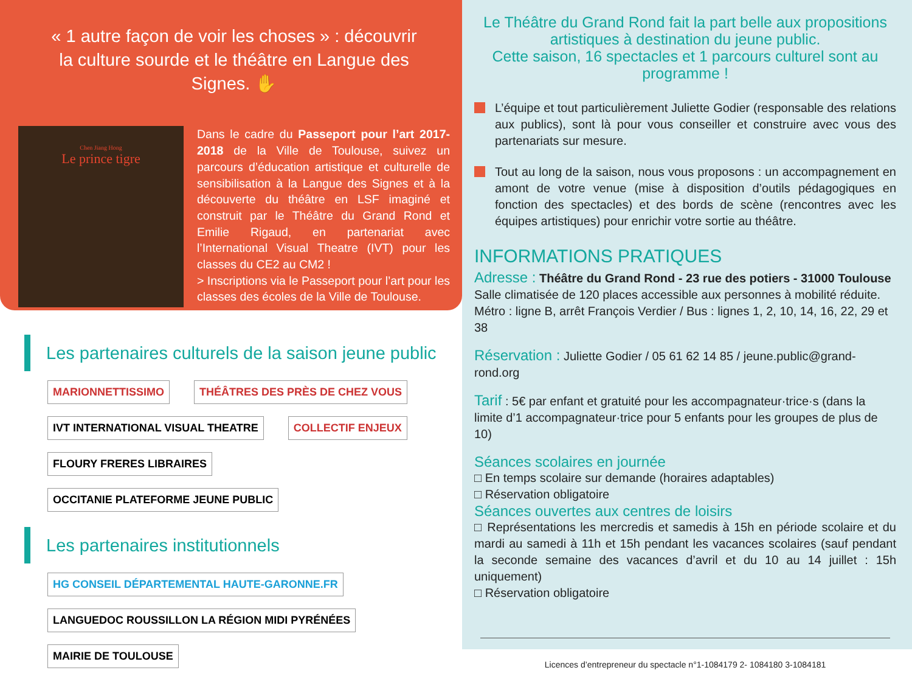« 1 autre façon de voir les choses » : découvrir la culture sourde et le théâtre en Langue des Signes. ✋
Chen Jiang Hong
Le prince tigre
Dans le cadre du Passeport pour l’art 2017-2018 de la Ville de Toulouse, suivez un parcours d’éducation artistique et culturelle de sensibilisation à la Langue des Signes et à la découverte du théâtre en LSF imaginé et construit par le Théâtre du Grand Rond et Emilie Rigaud, en partenariat avec l’International Visual Theatre (IVT) pour les classes du CE2 au CM2 !
> Inscriptions via le Passeport pour l’art pour les classes des écoles de la Ville de Toulouse.
Les partenaires culturels de la saison jeune public
MARIONNETTISSIMO THÉÂTRES DES PRÈS DE CHEZ VOUS IVT INTERNATIONAL VISUAL THEATRE COLLECTIF ENJEUX FLOURY FRERES LIBRAIRES OCCITANIE PLATEFORME JEUNE PUBLIC
Les partenaires institutionnels
HG CONSEIL DÉPARTEMENTAL HAUTE-GARONNE.FR LANGUEDOC ROUSSILLON LA RÉGION MIDI PYRÉNÉES MAIRIE DE TOULOUSE
Le Théâtre du Grand Rond fait la part belle aux propositions artistiques à destination du jeune public.
Cette saison, 16 spectacles et 1 parcours culturel sont au programme !
L’équipe et tout particulièrement Juliette Godier (responsable des relations aux publics), sont là pour vous conseiller et construire avec vous des partenariats sur mesure.
Tout au long de la saison, nous vous proposons : un accompagnement en amont de votre venue (mise à disposition d’outils pédagogiques en fonction des spectacles) et des bords de scène (rencontres avec les équipes artistiques) pour enrichir votre sortie au théâtre.
INFORMATIONS PRATIQUES
Adresse : Théâtre du Grand Rond - 23 rue des potiers - 31000 Toulouse
Salle climatisée de 120 places accessible aux personnes à mobilité réduite.
Métro : ligne B, arrêt François Verdier / Bus : lignes 1, 2, 10, 14, 16, 22, 29 et 38
Réservation : Juliette Godier / 05 61 62 14 85 / jeune.public@grand-rond.org
Tarif : 5€ par enfant et gratuité pour les accompagnateur·trice·s (dans la limite d’1 accompagnateur·trice pour 5 enfants pour les groupes de plus de 10)
Séances scolaires en journée
□ En temps scolaire sur demande (horaires adaptables)
□ Réservation obligatoire
Séances ouvertes aux centres de loisirs
□ Représentations les mercredis et samedis à 15h en période scolaire et du mardi au samedi à 11h et 15h pendant les vacances scolaires (sauf pendant la seconde semaine des vacances d’avril et du 10 au 14 juillet : 15h uniquement)
□ Réservation obligatoire
Licences d’entrepreneur du spectacle n°1-1084179 2- 1084180 3-1084181